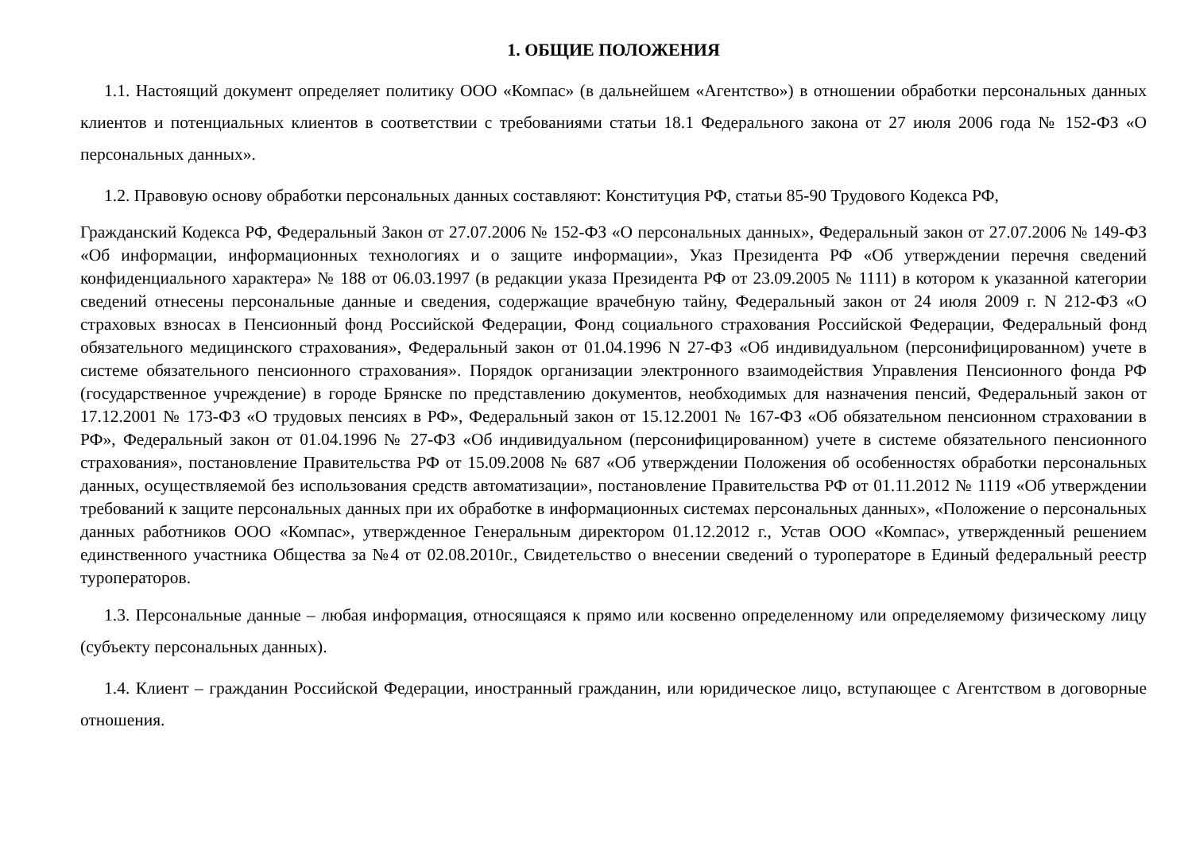1. ОБЩИЕ ПОЛОЖЕНИЯ
1.1. Настоящий документ определяет политику ООО «Компас» (в дальнейшем «Агентство») в отношении обработки персональных данных клиентов и потенциальных клиентов в соответствии с требованиями статьи 18.1 Федерального закона от 27 июля 2006 года № 152-ФЗ «О персональных данных».
1.2. Правовую основу обработки персональных данных составляют: Конституция РФ, статьи 85-90 Трудового Кодекса РФ,
Гражданский Кодекса РФ, Федеральный Закон от 27.07.2006 № 152-ФЗ «О персональных данных», Федеральный закон от 27.07.2006 № 149-ФЗ «Об информации, информационных технологиях и о защите информации», Указ Президента РФ «Об утверждении перечня сведений конфиденциального характера» № 188 от 06.03.1997 (в редакции указа Президента РФ от 23.09.2005 № 1111) в котором к указанной категории сведений отнесены персональные данные и сведения, содержащие врачебную тайну, Федеральный закон от 24 июля 2009 г. N 212-ФЗ «О страховых взносах в Пенсионный фонд Российской Федерации, Фонд социального страхования Российской Федерации, Федеральный фонд обязательного медицинского страхования», Федеральный закон от 01.04.1996 N 27-ФЗ «Об индивидуальном (персонифицированном) учете в системе обязательного пенсионного страхования». Порядок организации электронного взаимодействия Управления Пенсионного фонда РФ (государственное учреждение) в городе Брянске по представлению документов, необходимых для назначения пенсий, Федеральный закон от 17.12.2001 № 173-ФЗ «О трудовых пенсиях в РФ», Федеральный закон от 15.12.2001 № 167-ФЗ «Об обязательном пенсионном страховании в РФ», Федеральный закон от 01.04.1996 № 27-ФЗ «Об индивидуальном (персонифицированном) учете в системе обязательного пенсионного страхования», постановление Правительства РФ от 15.09.2008 № 687 «Об утверждении Положения об особенностях обработки персональных данных, осуществляемой без использования средств автоматизации», постановление Правительства РФ от 01.11.2012 № 1119 «Об утверждении требований к защите персональных данных при их обработке в информационных системах персональных данных», «Положение о персональных данных работников ООО «Компас», утвержденное Генеральным директором 01.12.2012 г., Устав ООО «Компас», утвержденный решением единственного участника Общества за №4 от 02.08.2010г., Свидетельство о внесении сведений о туроператоре в Единый федеральный реестр туроператоров.
1.3. Персональные данные – любая информация, относящаяся к прямо или косвенно определенному или определяемому физическому лицу (субъекту персональных данных).
1.4. Клиент – гражданин Российской Федерации, иностранный гражданин, или юридическое лицо, вступающее с Агентством в договорные отношения.